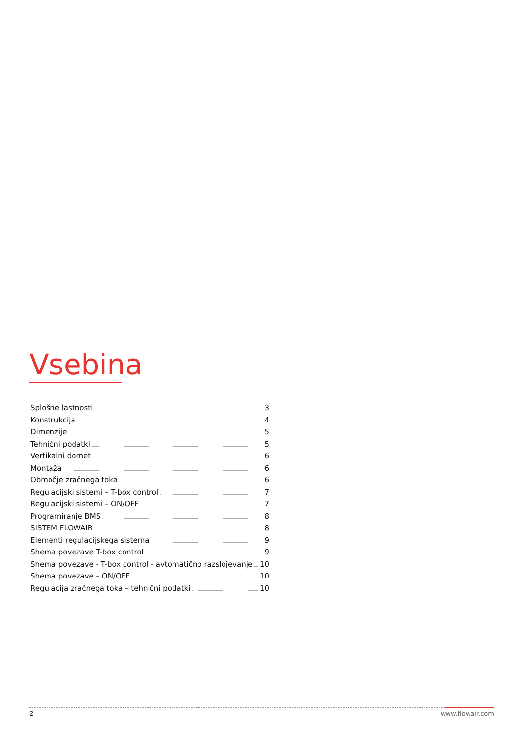Vsebina
Splošne lastnosti 3
Konstrukcija 4
Dimenzije 5
Tehnični podatki 5
Vertikalni domet 6
Montaža 6
Območje zračnega toka 6
Regulacijski sistemi – T-box control 7
Regulacijski sistemi – ON/OFF 7
Programiranje BMS 8
SISTEM FLOWAIR 8
Elementi regulacijskega sistema 9
Shema povezave T-box control 9
Shema povezave - T-box control - avtomatično razslojevanje 10
Shema povezave – ON/OFF 10
Regulacija zračnega toka – tehnični podatki 10
2 www.flowair.com